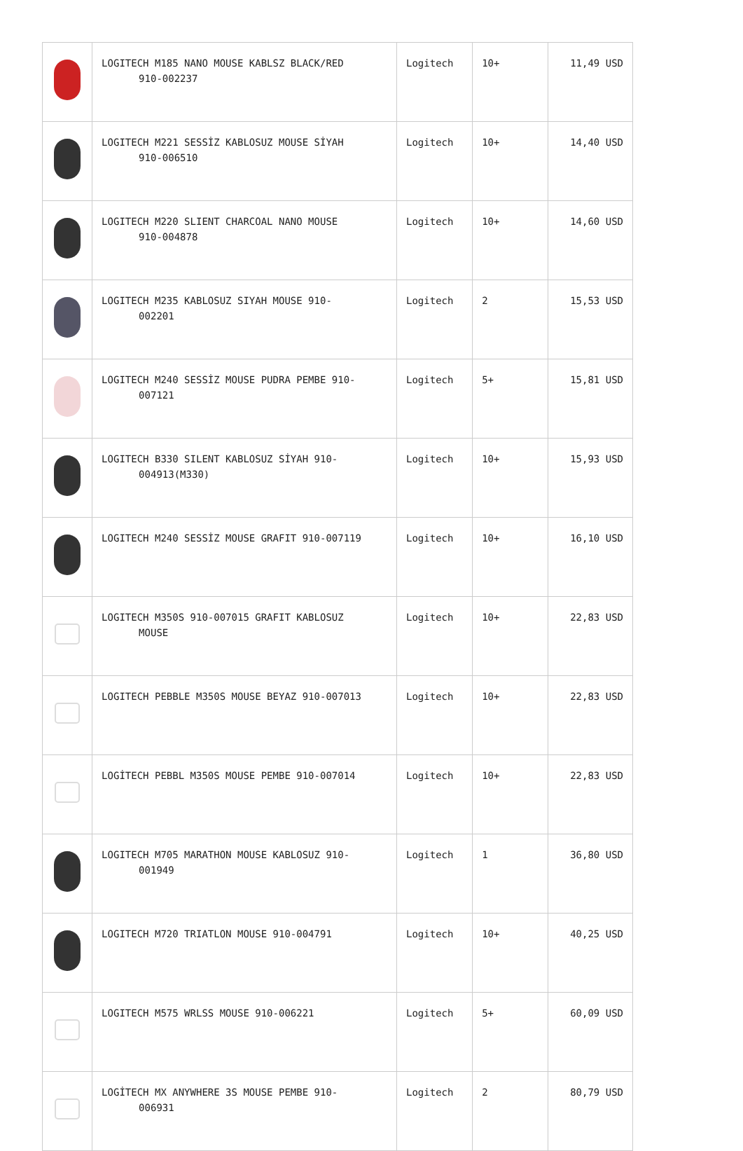| | LOGITECH M185 NANO MOUSE KABLSZ BLACK/RED 910-002237 | Logitech | 10+ | 11,49 USD |
| | LOGITECH M221 SESSİZ KABLOSUZ MOUSE SİYAH 910-006510 | Logitech | 10+ | 14,40 USD |
| | LOGITECH M220 SLIENT CHARCOAL NANO MOUSE 910-004878 | Logitech | 10+ | 14,60 USD |
| | LOGITECH M235 KABLOSUZ SIYAH MOUSE 910- 002201 | Logitech | 2 | 15,53 USD |
| | LOGITECH M240 SESSİZ MOUSE PUDRA PEMBE 910- 007121 | Logitech | 5+ | 15,81 USD |
| | LOGITECH B330 SILENT KABLOSUZ SİYAH 910- 004913(M330) | Logitech | 10+ | 15,93 USD |
| | LOGITECH M240 SESSİZ MOUSE GRAFIT 910-007119 | Logitech | 10+ | 16,10 USD |
| | LOGITECH M350S 910-007015 GRAFIT KABLOSUZ MOUSE | Logitech | 10+ | 22,83 USD |
| | LOGITECH PEBBLE M350S MOUSE BEYAZ 910-007013 | Logitech | 10+ | 22,83 USD |
| | LOGİTECH PEBBL M350S MOUSE PEMBE 910-007014 | Logitech | 10+ | 22,83 USD |
| | LOGITECH M705 MARATHON MOUSE KABLOSUZ 910- 001949 | Logitech | 1 | 36,80 USD |
| | LOGITECH M720 TRIATLON MOUSE 910-004791 | Logitech | 10+ | 40,25 USD |
| | LOGITECH M575 WRLSS MOUSE 910-006221 | Logitech | 5+ | 60,09 USD |
| | LOGİTECH MX ANYWHERE 3S MOUSE PEMBE 910- 006931 | Logitech | 2 | 80,79 USD |